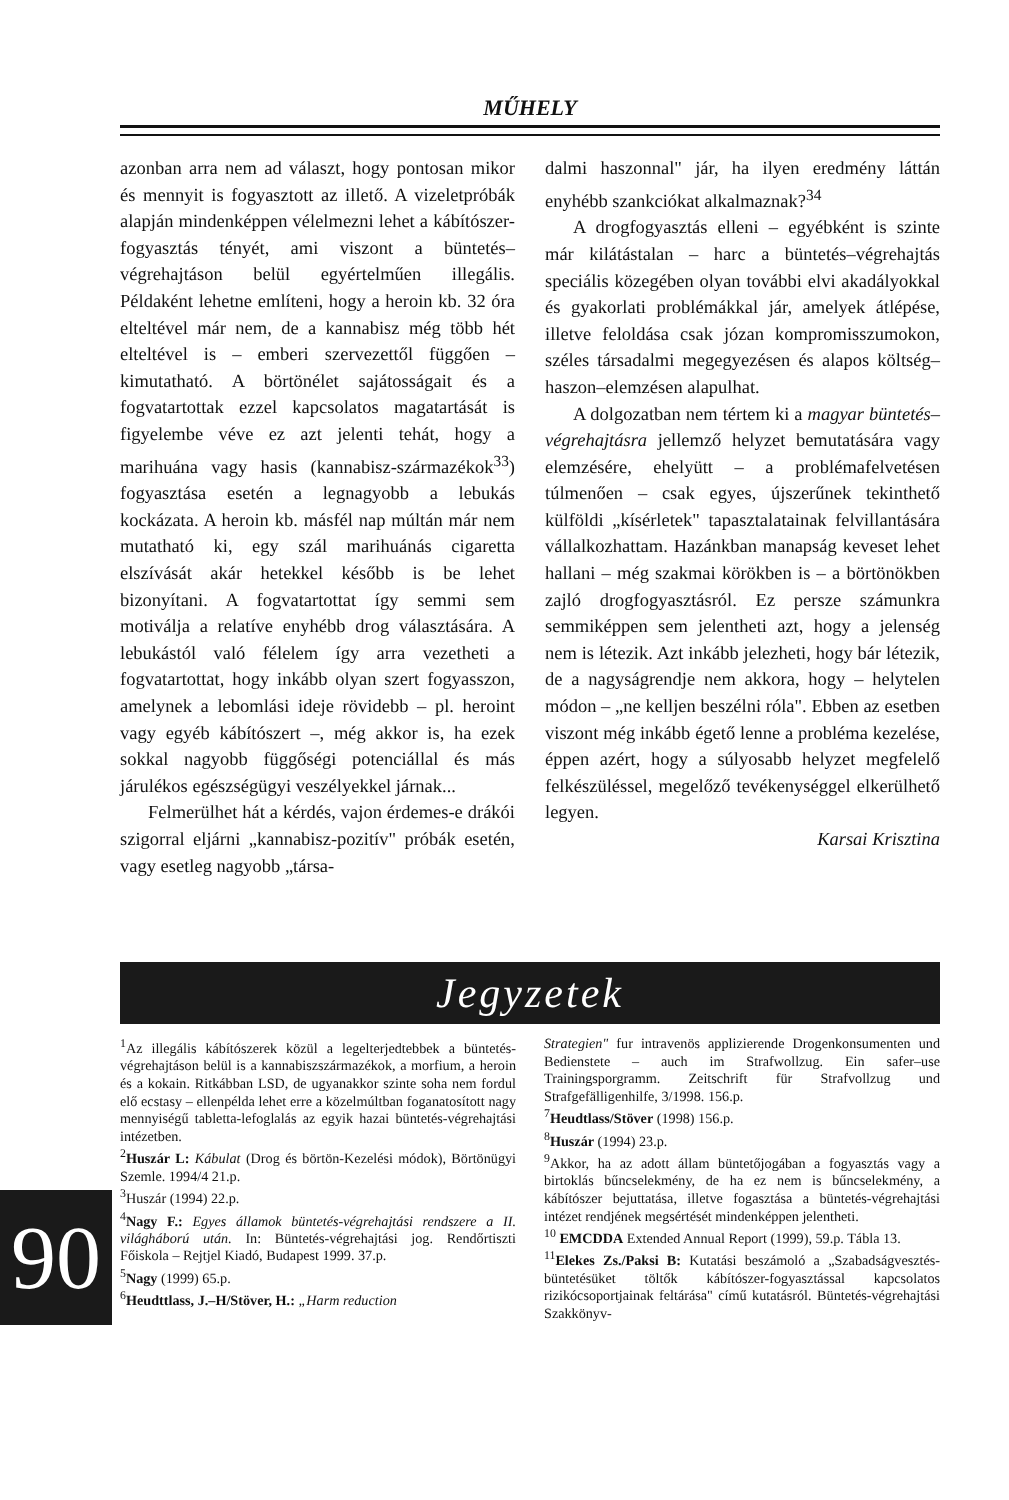MŰHELY
azonban arra nem ad választ, hogy pontosan mikor és mennyit is fogyasztott az illető. A vizeletpróbák alapján mindenképpen vélelmezni lehet a kábítószer-fogyasztás tényét, ami viszont a büntetés–végrehajtáson belül egyértelműen illegális. Példaként lehetne említeni, hogy a heroin kb. 32 óra elteltével már nem, de a kannabisz még több hét elteltével is – emberi szervezettől függően – kimutatható. A börtönélet sajátosságait és a fogvatartottak ezzel kapcsolatos magatartását is figyelembe véve ez azt jelenti tehát, hogy a marihuána vagy hasis (kannabisz-származékok<sup>33</sup>) fogyasztása esetén a legnagyobb a lebukás kockázata. A heroin kb. másfél nap múltán már nem mutatható ki, egy szál marihuánás cigaretta elszívását akár hetekkel később is be lehet bizonyítani. A fogvatartottat így semmi sem motiválja a relatíve enyhébb drog választására. A lebukástól való félelem így arra vezetheti a fogvatartottat, hogy inkább olyan szert fogyasszon, amelynek a lebomlási ideje rövidebb – pl. heroint vagy egyéb kábítószert –, még akkor is, ha ezek sokkal nagyobb függőségi potenciállal és más járulékos egészségügyi veszélyekkel járnak...
Felmerülhet hát a kérdés, vajon érdemes-e drákói szigorral eljárni „kannabisz-pozitív" próbák esetén, vagy esetleg nagyobb „társa-
dalmi haszonnal" jár, ha ilyen eredmény láttán enyhébb szankciókat alkalmaznak?<sup>34</sup>
A drogfogyasztás elleni – egyébként is szinte már kilátástalan – harc a büntetés–végrehajtás speciális közegében olyan további elvi akadályokkal és gyakorlati problémákkal jár, amelyek átlépése, illetve feloldása csak józan kompromisszumokon, széles társadalmi megegyezésen és alapos költség–haszon–elemzésen alapulhat.
A dolgozatban nem tértem ki a magyar büntetés–végrehajtásra jellemző helyzet bemutatására vagy elemzésére, ehelyütt – a problémafelvetésen túlmenően – csak egyes, újszerűnek tekinthető külföldi „kísérletek" tapasztalatainak felvillantására vállalkozhattam. Hazánkban manapság keveset lehet hallani – még szakmai körökben is – a börtönökben zajló drogfogyasztásról. Ez persze számunkra semmiképpen sem jelentheti azt, hogy a jelenség nem is létezik. Azt inkább jelezheti, hogy bár létezik, de a nagyságrendje nem akkora, hogy – helytelen módon – „ne kelljen beszélni róla". Ebben az esetben viszont még inkább égető lenne a probléma kezelése, éppen azért, hogy a súlyosabb helyzet megfelelő felkészüléssel, megelőző tevékenységgel elkerülhető legyen.
Karsai Krisztina
Jegyzetek
<sup>1</sup> Az illegális kábítószerek közül a legelterjedtebbek a büntetés-végrehajtáson belül is a kannabiszszármazékok, a morfium, a heroin és a kokain. Ritkábban LSD, de ugyanakkor szinte soha nem fordul elő ecstasy – ellenpélda lehet erre a közelmúltban foganatosított nagy mennyiségű tabletta-lefoglalás az egyik hazai büntetés-végrehajtási intézetben.
<sup>2</sup> Huszár L: Kábulat (Drog és börtön-Kezelési módok), Börtönügyi Szemle. 1994/4 21.p.
<sup>3</sup> Huszár (1994) 22.p.
<sup>4</sup> Nagy F.: Egyes államok büntetés-végrehajtási rendszere a II. világháború után. In: Büntetés-végrehajtási jog. Rendőrtiszti Főiskola – Rejtjel Kiadó, Budapest 1999. 37.p.
<sup>5</sup> Nagy (1999) 65.p.
<sup>6</sup> Heudttlass, J.–H/Stöver, H.: „Harm reduction
Strategien" fur intravenös applizierende Drogenkonsumenten und Bedienstete – auch im Strafwollzug. Ein safer–use Trainingsporgramm. Zeitschrift für Strafvollzug und Strafgefälligenhilfe, 3/1998. 156.p.
<sup>7</sup> Heudtlass/Stöver (1998) 156.p.
<sup>8</sup> Huszár (1994) 23.p.
<sup>9</sup> Akkor, ha az adott állam büntetőjogában a fogyasztás vagy a birtoklás bűncselekmény, de ha ez nem is bűncselekmény, a kábítószer bejuttatása, illetve fogasztása a büntetés-végrehajtási intézet rendjének megsértését mindenképpen jelentheti.
<sup>10</sup> EMCDDA Extended Annual Report (1999), 59.p. Tábla 13.
<sup>11</sup> Elekes Zs./Paksi B: Kutatási beszámoló a „Szabadságvesztés-büntetésüket töltők kábítószer-fogyasztással kapcsolatos rizikócsoportjainak feltárása" című kutatásról. Büntetés-végrehajtási Szakkönyv-
90